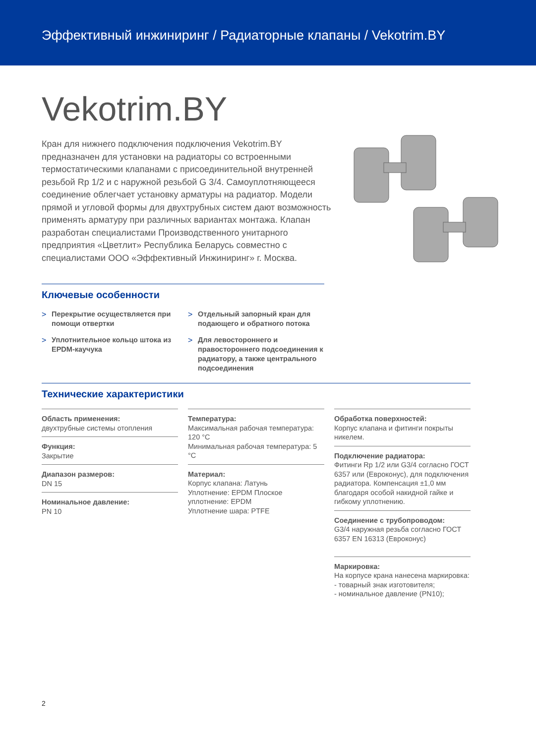Эффективный инжиниринг / Радиаторные клапаны / Vekotrim.BY
Vekotrim.BY
Кран для нижнего подключения подключения Vekotrim.BY предназначен для установки на радиаторы со встроенными термостатическими клапанами с присоединительной внутренней резьбой Rp 1/2 и с наружной резьбой G 3/4. Самоуплотняющееся соединение облегчает установку арматуры на радиатор. Модели прямой и угловой формы для двухтрубных систем дают возможность применять арматуру при различных вариантах монтажа. Клапан разработан специалистами Производственного унитарного предприятия «Цветлит» Республика Беларусь совместно с специалистами ООО «Эффективный Инжиниринг» г. Москва.
Ключевые особенности
> Перекрытие осуществляется при помощи отвертки
> Отдельный запорный кран для подающего и обратного потока
> Уплотнительное кольцо штока из EPDM-каучука
> Для левостороннего и правостороннего подсоединения к радиатору, а также центрального подсоединения
Технические характеристики
Область применения:
двухтрубные системы отопления
Функция:
Закрытие
Диапазон размеров:
DN 15
Номинальное давление:
PN 10
Температура:
Максимальная рабочая температура: 120 °C
Минимальная рабочая температура: 5 °C
Материал:
Корпус клапана: Латунь
Уплотнение: EPDM Плоское уплотнение: EPDM
Уплотнение шара: PTFE
Обработка поверхностей:
Корпус клапана и фитинги покрыты никелем.
Подключение радиатора:
Фитинги Rp 1/2 или G3/4 согласно ГОСТ 6357 или (Евроконус), для подключения радиатора. Компенсация ±1,0 мм благодаря особой накидной гайке и гибкому уплотнению.
Соединение с трубопроводом:
G3/4 наружная резьба согласно ГОСТ 6357 EN 16313 (Евроконус)
Маркировка:
На корпусе крана нанесена маркировка:
- товарный знак изготовителя;
- номинальное давление (PN10);
2